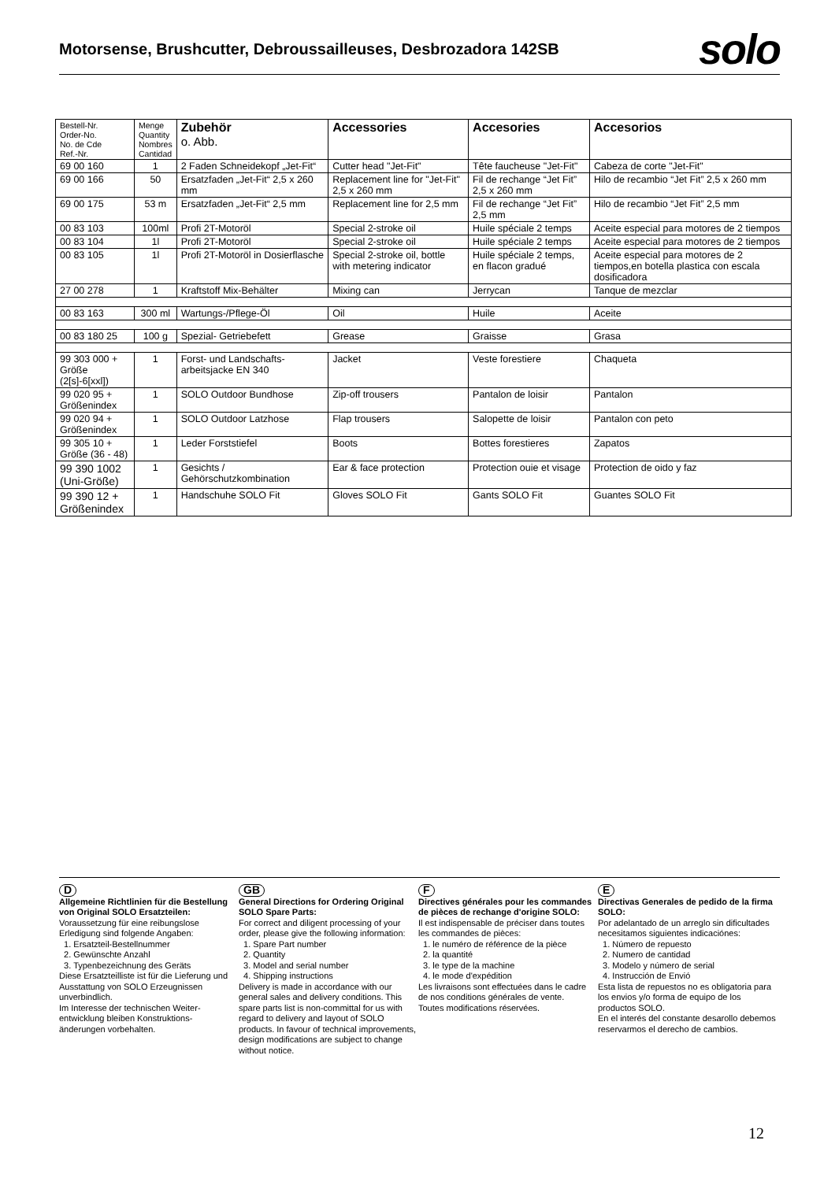Motorsense, Brushcutter, Debroussailleuses, Desbrozadora 142SB
solo
| Bestell-Nr. Order-No. No. de Cde Ref.-Nr. | Menge Quantity Nombres Cantidad | Zubehör o. Abb. | Accessories | Accesories | Accesorios |
| --- | --- | --- | --- | --- | --- |
| 69 00 160 | 1 | 2 Faden Schneidekopf „Jet-Fit“ | Cutter head "Jet-Fit" | Tête faucheuse "Jet-Fit" | Cabeza de corte "Jet-Fit" |
| 69 00 166 | 50 | Ersatzfaden „Jet-Fit“ 2,5 x 260 mm | Replacement line for "Jet-Fit" 2,5 x 260 mm | Fil de rechange “Jet Fit” 2,5 x 260 mm | Hilo de recambio “Jet Fit” 2,5 x 260 mm |
| 69 00 175 | 53 m | Ersatzfaden „Jet-Fit“ 2,5 mm | Replacement line for 2,5 mm | Fil de rechange “Jet Fit” 2,5 mm | Hilo de recambio “Jet Fit” 2,5 mm |
| 00 83 103 | 100ml | Profi 2T-Motoröl | Special 2-stroke oil | Huile spéciale 2 temps | Aceite especial para motores de 2 tiempos |
| 00 83 104 | 1l | Profi 2T-Motoröl | Special 2-stroke oil | Huile spéciale 2 temps | Aceite especial para motores de 2 tiempos |
| 00 83 105 | 1l | Profi 2T-Motoröl in Dosierflasche | Special 2-stroke oil, bottle with metering indicator | Huile spéciale 2 temps, en flacon gradué | Aceite especial para motores de 2 tiempos,en botella plastica con escala dosificadora |
| 27 00 278 | 1 | Kraftstoff Mix-Behälter | Mixing can | Jerrycan | Tanque de mezclar |
| 00 83 163 | 300 ml | Wartungs-/Pflege-Öl | Oil | Huile | Aceite |
| 00 83 180 25 | 100 g | Spezial- Getriebefett | Grease | Graisse | Grasa |
| 99 303 000 + Größe (2[s]-6[xxl]) | 1 | Forst- und Landschafts-arbeitsjacke EN 340 | Jacket | Veste forestiere | Chaqueta |
| 99 020 95 + Größenindex | 1 | SOLO Outdoor Bundhose | Zip-off trousers | Pantalon de loisir | Pantalon |
| 99 020 94 + Größenindex | 1 | SOLO Outdoor Latzhose | Flap trousers | Salopette de loisir | Pantalon con peto |
| 99 305 10 + Größe (36 - 48) | 1 | Leder Forststiefel | Boots | Bottes forestieres | Zapatos |
| 99 390 1002 (Uni-Größe) | 1 | Gesichts / Gehörschutzkombination | Ear & face protection | Protection ouie et visage | Protection de oido y faz |
| 99 390 12 + Größenindex | 1 | Handschuhe SOLO Fit | Gloves SOLO Fit | Gants SOLO Fit | Guantes SOLO Fit |
D
Allgemeine Richtlinien für die Bestellung von Original SOLO Ersatzteilen:
Voraussetzung für eine reibungslose Erledigung sind folgende Angaben:
1. Ersatzteil-Bestellnummer
2. Gewünschte Anzahl
3. Typenbezeichnung des Geräts
Diese Ersatzteilliste ist für die Lieferung und Ausstattung von SOLO Erzeugnissen unverbindlich.
Im Interesse der technischen Weiter-entwicklung bleiben Konstruktions-änderungen vorbehalten.
GB
General Directions for Ordering Original SOLO Spare Parts:
For correct and diligent processing of your order, please give the following information:
1. Spare Part number
2. Quantity
3. Model and serial number
4. Shipping instructions
Delivery is made in accordance with our general sales and delivery conditions. This spare parts list is non-committal for us with regard to delivery and layout of SOLO products. In favour of technical improvements, design modifications are subject to change without notice.
F
Directives générales pour les commandes de pièces de rechange d'origine SOLO:
Il est indispensable de préciser dans toutes les commandes de pièces:
1. le numéro de référence de la pièce
2. la quantité
3. le type de la machine
4. le mode d'expédition
Les livraisons sont effectuées dans le cadre de nos conditions générales de vente.
Toutes modifications réservées.
E
Directivas Generales de pedido de la firma SOLO:
Por adelantado de un arreglo sin dificultades necesitamos siguientes indicaciónes:
1. Número de repuesto
2. Numero de cantidad
3. Modelo y número de serial
4. Instrucción de Envió
Esta lista de repuestos no es obligatoria para los envios y/o forma de equipo de los productos SOLO.
En el interés del constante desarollo debemos reservarmos el derecho de cambios.
12